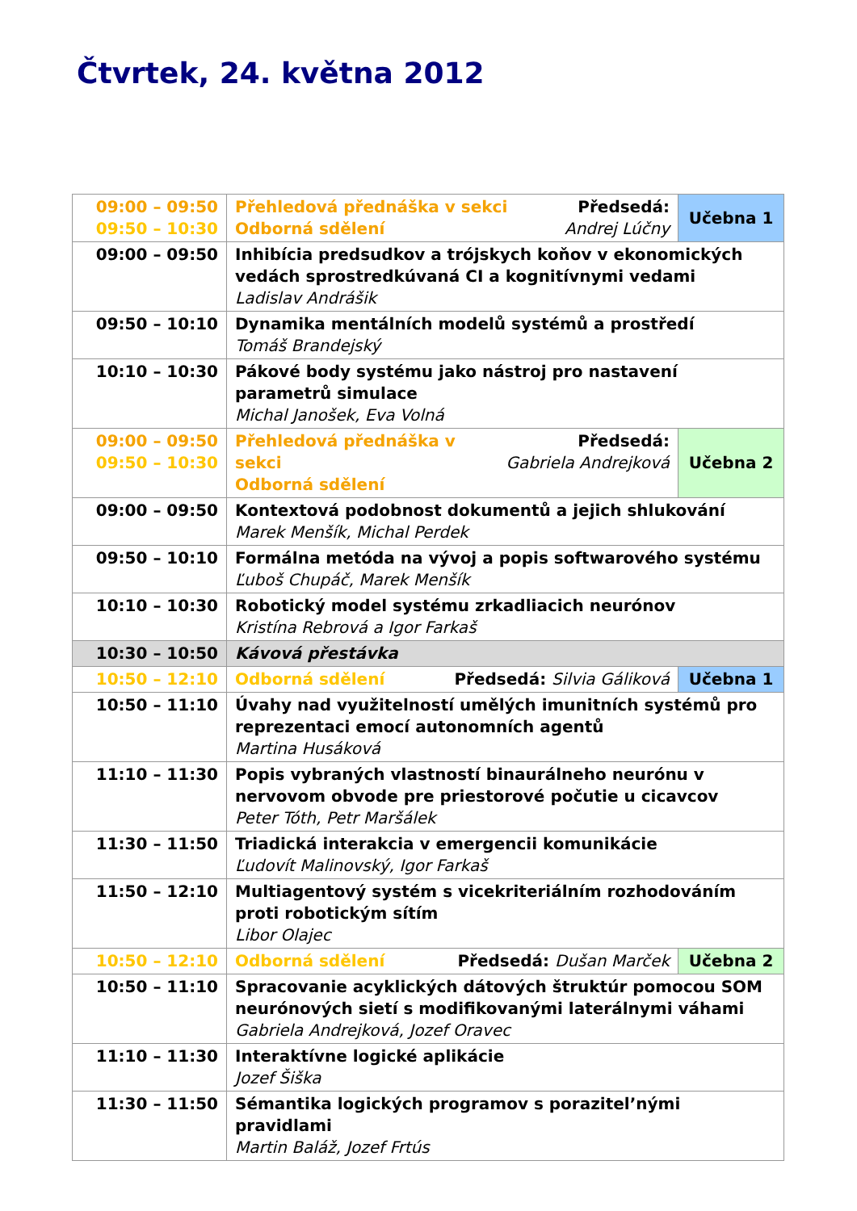Čtvrtek, 24. května 2012
| 09:00 – 09:50 09:50 – 10:30 | Předsedá: Andrej Lúčny Přehledová přednáška v sekci Odborná sdělení | Učebna 1 |
| 09:00 – 09:50 | Inhibícia predsudkov a trójskych koňov v ekonomických vedách sprostredkúvaná CI a kognitívnymi vedami Ladislav Andrášik | |
| 09:50 – 10:10 | Dynamika mentálních modelů systémů a prostředí Tomáš Brandejský | |
| 10:10 – 10:30 | Pákové body systému jako nástroj pro nastavení parametrů simulace Michal Janošek, Eva Volná | |
| 09:00 – 09:50 09:50 – 10:30 | Předsedá: Gabriela Andrejková Přehledová přednáška v sekci Odborná sdělení | Učebna 2 |
| 09:00 – 09:50 | Kontextová podobnost dokumentů a jejich shlukování Marek Menšík, Michal Perdek | |
| 09:50 – 10:10 | Formálna metóda na vývoj a popis softwarového systému Ľuboš Chupáč, Marek Menšík | |
| 10:10 – 10:30 | Robotický model systému zrkadliacich neurónov Kristína Rebrová a Igor Farkaš | |
| 10:30 – 10:50 | Kávová přestávka | |
| 10:50 – 12:10 | Předsedá: Silvia Gáliková Odborná sdělení | Učebna 1 |
| 10:50 – 11:10 | Úvahy nad využitelností umělých imunitních systémů pro reprezentaci emocí autonomních agentů Martina Husáková | |
| 11:10 – 11:30 | Popis vybraných vlastností binaurálneho neurónu v nervovom obvode pre priestorové počutie u cicavcov Peter Tóth, Petr Maršálek | |
| 11:30 – 11:50 | Triadická interakcia v emergencii komunikácie Ľudovít Malinovský, Igor Farkaš | |
| 11:50 – 12:10 | Multiagentový systém s vicekriteriálním rozhodováním proti robotickým sítím Libor Olajec | |
| 10:50 – 12:10 | Předsedá: Dušan Marček Odborná sdělení | Učebna 2 |
| 10:50 – 11:10 | Spracovanie acyklických dátových štruktúr pomocou SOM neurónových sietí s modifikovanými laterálnymi váhami Gabriela Andrejková, Jozef Oravec | |
| 11:10 – 11:30 | Interaktívne logické aplikácie Jozef Šiška | |
| 11:30 – 11:50 | Sémantika logických programov s porazitel’nými pravidlami Martin Baláž, Jozef Frtús | |